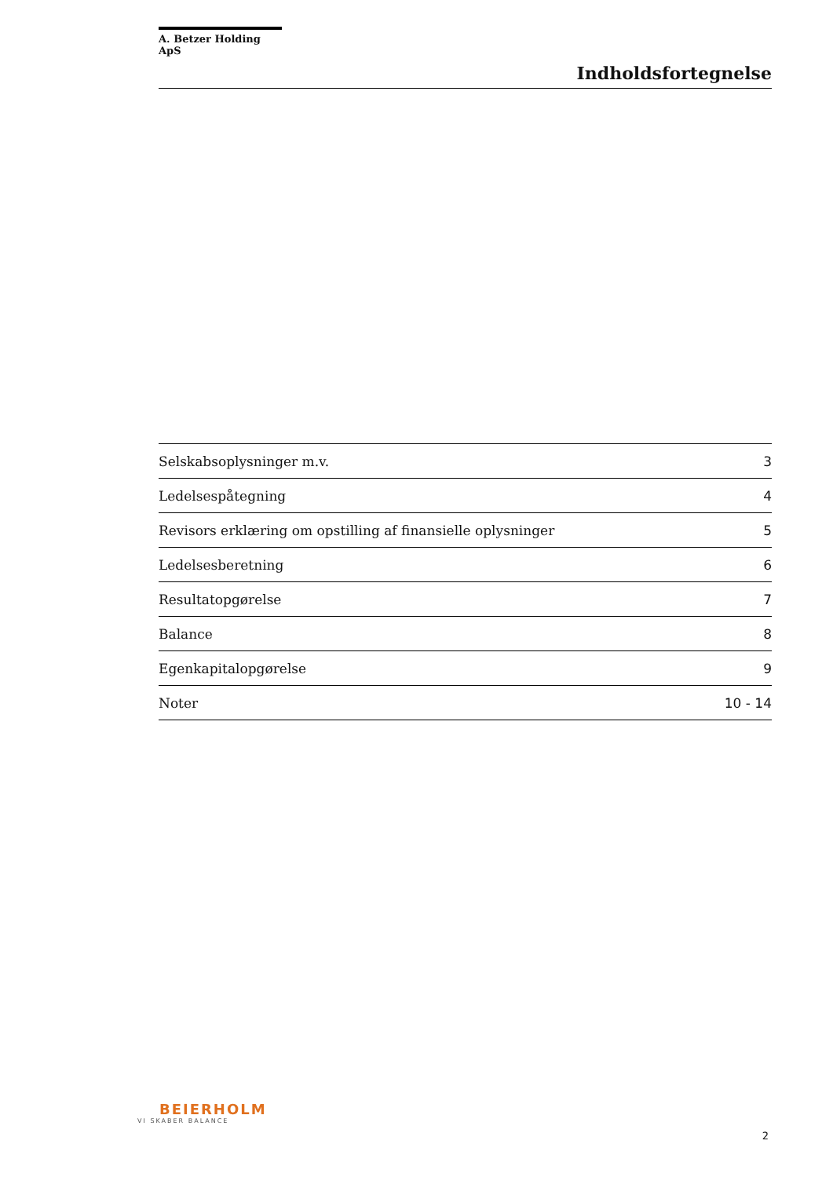A. Betzer Holding ApS
Indholdsfortegnelse
| Selskabsoplysninger m.v. | 3 |
| Ledelsespåtegning | 4 |
| Revisors erklæring om opstilling af finansielle oplysninger | 5 |
| Ledelsesberetning | 6 |
| Resultatopgørelse | 7 |
| Balance | 8 |
| Egenkapitalopgørelse | 9 |
| Noter | 10 - 14 |
BEIERHOLM
VI SKABER BALANCE
2